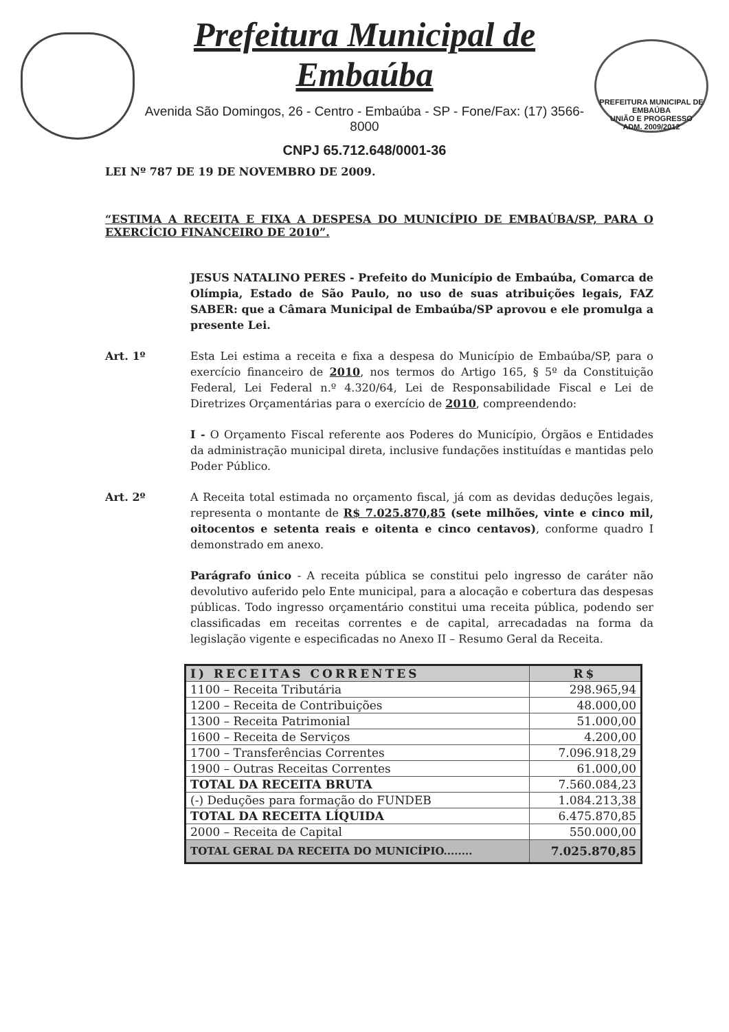Prefeitura Municipal de Embaúba
Avenida São Domingos, 26 - Centro - Embaúba - SP - Fone/Fax: (17) 3566-8000
CNPJ 65.712.648/0001-36
PREFEITURA MUNICIPAL DE EMBAÚBA
UNIÃO E PROGRESSO
ADM. 2009/2012
LEI Nº 787 DE 19 DE NOVEMBRO DE 2009.
“ESTIMA A RECEITA E FIXA A DESPESA DO MUNICÍPIO DE EMBAÚBA/SP, PARA O EXERCÍCIO FINANCEIRO DE 2010”.
JESUS NATALINO PERES - Prefeito do Município de Embaúba, Comarca de Olímpia, Estado de São Paulo, no uso de suas atribuições legais, FAZ SABER: que a Câmara Municipal de Embaúba/SP aprovou e ele promulga a presente Lei.
Art. 1º Esta Lei estima a receita e fixa a despesa do Município de Embaúba/SP, para o exercício financeiro de 2010, nos termos do Artigo 165, § 5º da Constituição Federal, Lei Federal n.º 4.320/64, Lei de Responsabilidade Fiscal e Lei de Diretrizes Orçamentárias para o exercício de 2010, compreendendo:
I - O Orçamento Fiscal referente aos Poderes do Município, Órgãos e Entidades da administração municipal direta, inclusive fundações instituídas e mantidas pelo Poder Público.
Art. 2º A Receita total estimada no orçamento fiscal, já com as devidas deduções legais, representa o montante de R$ 7.025.870,85 (sete milhões, vinte e cinco mil, oitocentos e setenta reais e oitenta e cinco centavos), conforme quadro I demonstrado em anexo.
Parágrafo único - A receita pública se constitui pelo ingresso de caráter não devolutivo auferido pelo Ente municipal, para a alocação e cobertura das despesas públicas. Todo ingresso orçamentário constitui uma receita pública, podendo ser classificadas em receitas correntes e de capital, arrecadadas na forma da legislação vigente e especificadas no Anexo II – Resumo Geral da Receita.
| I) RECEITAS CORRENTES | R$ |
| --- | --- |
| 1100 – Receita Tributária | 298.965,94 |
| 1200 – Receita de Contribuições | 48.000,00 |
| 1300 – Receita Patrimonial | 51.000,00 |
| 1600 – Receita de Serviços | 4.200,00 |
| 1700 – Transferências Correntes | 7.096.918,29 |
| 1900 – Outras Receitas Correntes | 61.000,00 |
| TOTAL DA RECEITA BRUTA | 7.560.084,23 |
| (-) Deduções para formação do FUNDEB | 1.084.213,38 |
| TOTAL DA RECEITA LÍQUIDA | 6.475.870,85 |
| 2000 – Receita de Capital | 550.000,00 |
| TOTAL GERAL DA RECEITA DO MUNICÍPIO........ | 7.025.870,85 |